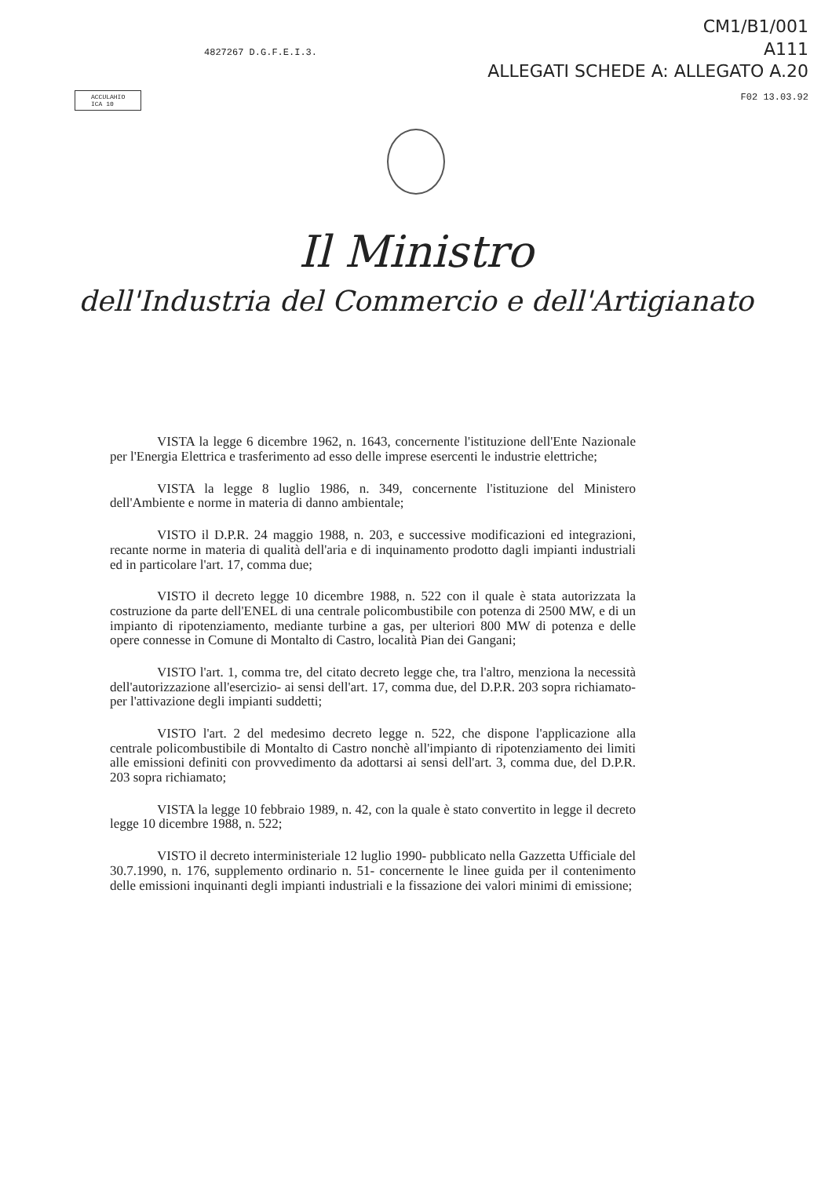4827267 D.G.F.E.I.3.
CM1/B1/001
A111
ALLEGATI SCHEDE A: ALLEGATO A.20
F02 13.03.92
ACCULAHIO
ICA 10
Il Ministro
dell'Industria del Commercio e dell'Artigianato
VISTA la legge 6 dicembre 1962, n. 1643, concernente l'istituzione dell'Ente Nazionale per l'Energia Elettrica e trasferimento ad esso delle imprese esercenti le industrie elettriche;
VISTA la legge 8 luglio 1986, n. 349, concernente l'istituzione del Ministero dell'Ambiente e norme in materia di danno ambientale;
VISTO il D.P.R. 24 maggio 1988, n. 203, e successive modificazioni ed integrazioni, recante norme in materia di qualità dell'aria e di inquinamento prodotto dagli impianti industriali ed in particolare l'art. 17, comma due;
VISTO il decreto legge 10 dicembre 1988, n. 522 con il quale è stata autorizzata la costruzione da parte dell'ENEL di una centrale policombustibile con potenza di 2500 MW, e di un impianto di ripotenziamento, mediante turbine a gas, per ulteriori 800 MW di potenza e delle opere connesse in Comune di Montalto di Castro, località Pian dei Gangani;
VISTO l'art. 1, comma tre, del citato decreto legge che, tra l'altro, menziona la necessità dell'autorizzazione all'esercizio- ai sensi dell'art. 17, comma due, del D.P.R. 203 sopra richiamato- per l'attivazione degli impianti suddetti;
VISTO l'art. 2 del medesimo decreto legge n. 522, che dispone l'applicazione alla centrale policombustibile di Montalto di Castro nonchè all'impianto di ripotenziamento dei limiti alle emissioni definiti con provvedimento da adottarsi ai sensi dell'art. 3, comma due, del D.P.R. 203 sopra richiamato;
VISTA la legge 10 febbraio 1989, n. 42, con la quale è stato convertito in legge il decreto legge 10 dicembre 1988, n. 522;
VISTO il decreto interministeriale 12 luglio 1990- pubblicato nella Gazzetta Ufficiale del 30.7.1990, n. 176, supplemento ordinario n. 51- concernente le linee guida per il contenimento delle emissioni inquinanti degli impianti industriali e la fissazione dei valori minimi di emissione;